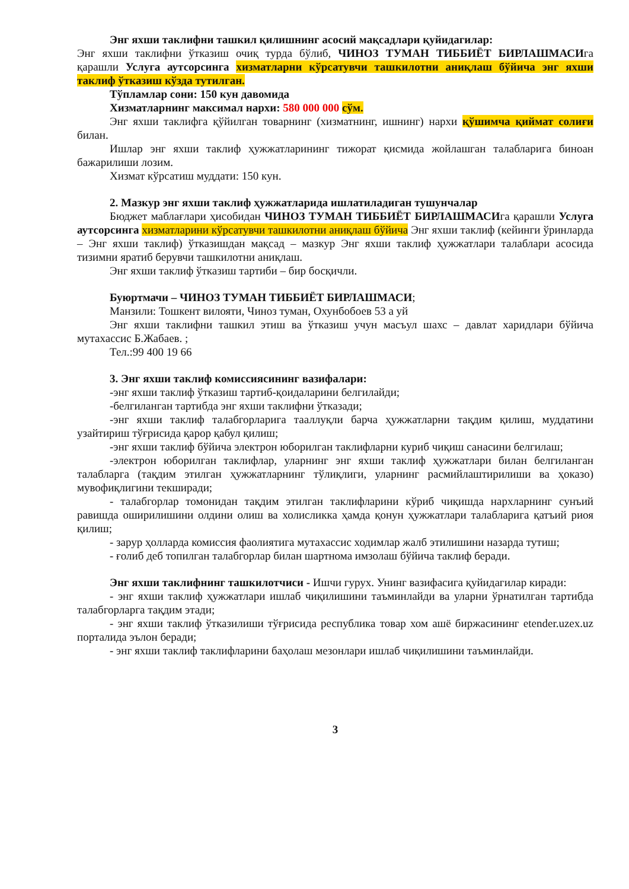Энг яхши таклифни ташкил қилишнинг асосий мақсадлари қуйидагилар:
Энг яхши таклифни ўтказиш очиқ турда бўлиб, ЧИНОЗ ТУМАН ТИББИЁТ БИРЛАШМАСИга қарашли Услуга аутсорсинга хизматларни кўрсатувчи ташкилотни аниқлаш бўйича энг яхши таклиф ўтказиш кўзда тутилган.
Тўпламлар сони: 150 кун давомида
Хизматларнинг максимал нархи: 580 000 000 сўм.
Энг яхши таклифга қўйилган товарнинг (хизматнинг, ишнинг) нархи қўшимча қиймат солиғи билан.
Ишлар энг яхши таклиф ҳужжатларининг тижорат қисмида жойлашган талабларига биноан бажарилиши лозим.
Хизмат кўрсатиш муддати: 150 кун.
2. Мазкур энг яхши таклиф ҳужжатларида ишлатиладиган тушунчалар
Бюджет маблағлари ҳисобидан ЧИНОЗ ТУМАН ТИББИЁТ БИРЛАШМАСИга қарашли Услуга аутсорсинга хизматларини кўрсатувчи ташкилотни аниқлаш бўйича Энг яхши таклиф (кейинги ўринларда – Энг яхши таклиф) ўтказишдан мақсад – мазкур Энг яхши таклиф ҳужжатлари талаблари асосида тизимни яратиб берувчи ташкилотни аниқлаш.
Энг яхши таклиф ўтказиш тартиби – бир босқичли.
Буюртмачи – ЧИНОЗ ТУМАН ТИББИЁТ БИРЛАШМАСИ;
Манзили: Тошкент вилояти, Чиноз туман, Охунбобоев 53 а уй
Энг яхши таклифни ташкил этиш ва ўтказиш учун масъул шахс – давлат харидлари бўйича мутахассис Б.Жабаев. ;
Тел.:99 400 19 66
3. Энг яхши таклиф комиссиясининг вазифалари:
-энг яхши таклиф ўтказиш тартиб-қоидаларини белгилайди;
-белгиланган тартибда энг яхши таклифни ўтказади;
-энг яхши таклиф талабгорларига тааллуқли барча ҳужжатларни тақдим қилиш, муддатини узайтириш тўғрисида қарор қабул қилиш;
-энг яхши таклиф бўйича электрон юборилган таклифларни куриб чиқиш санасини белгилаш;
-электрон юборилган таклифлар, уларнинг энг яхши таклиф ҳужжатлари билан белгиланган талабларга (тақдим этилган ҳужжатларнинг тўлиқлиги, уларнинг расмийлаштирилиши ва ҳоказо) мувофиқлигини текширади;
- талабгорлар томонидан тақдим этилган таклифларини кўриб чиқишда нархларнинг сунъий равишда оширилишини олдини олиш ва холисликка ҳамда қонун ҳужжатлари талабларига қатъий риоя қилиш;
- зарур ҳолларда комиссия фаолиятига мутахассис ходимлар жалб этилишини назарда тутиш;
- ғолиб деб топилган талабгорлар билан шартнома имзолаш бўйича таклиф беради.
Энг яхши таклифнинг ташкилотчиси - Ишчи гурух. Унинг вазифасига қуйидагилар киради:
- энг яхши таклиф ҳужжатлари ишлаб чиқилишини таъминлайди ва уларни ўрнатилган тартибда талабгорларга тақдим этади;
- энг яхши таклиф ўтказилиши тўғрисида республика товар хом ашё биржасининг etender.uzex.uz порталида эълон беради;
- энг яхши таклиф таклифларини баҳолаш мезонлари ишлаб чиқилишини таъминлайди.
3